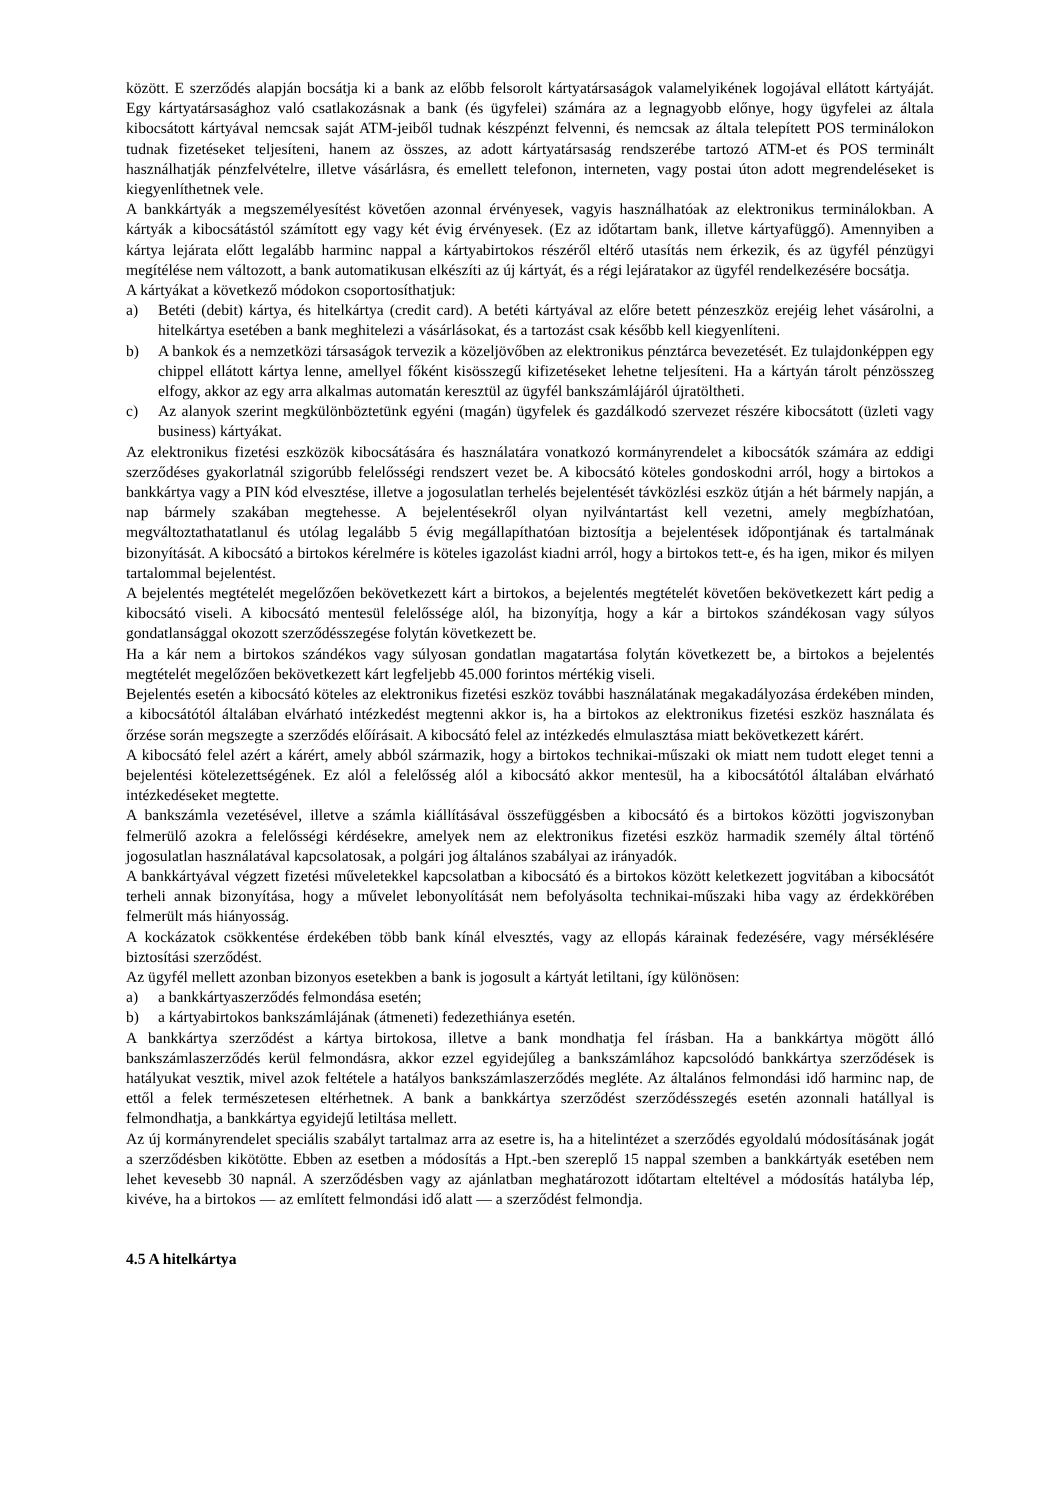között. E szerződés alapján bocsátja ki a bank az előbb felsorolt kártyatársaságok valamelyikének logojával ellátott kártyáját. Egy kártyatársasághoz való csatlakozásnak a bank (és ügyfelei) számára az a legnagyobb előnye, hogy ügyfelei az általa kibocsátott kártyával nemcsak saját ATM-jeiből tudnak készpénzt felvenni, és nemcsak az általa telepített POS terminálokon tudnak fizetéseket teljesíteni, hanem az összes, az adott kártyatársaság rendszerébe tartozó ATM-et és POS terminált használhatják pénzfelvételre, illetve vásárlásra, és emellett telefonon, interneten, vagy postai úton adott megrendeléseket is kiegyenlíthetnek vele.
A bankkártyák a megszemélyesítést követően azonnal érvényesek, vagyis használhatóak az elektronikus terminálokban. A kártyák a kibocsátástól számított egy vagy két évig érvényesek. (Ez az időtartam bank, illetve kártyafüggő). Amennyiben a kártya lejárata előtt legalább harminc nappal a kártyabirtokos részéről eltérő utasítás nem érkezik, és az ügyfél pénzügyi megítélése nem változott, a bank automatikusan elkészíti az új kártyát, és a régi lejáratakor az ügyfél rendelkezésére bocsátja.
A kártyákat a következő módokon csoportosíthatjuk:
a) Betéti (debit) kártya, és hitelkártya (credit card). A betéti kártyával az előre betett pénzeszköz erejéig lehet vásárolni, a hitelkártya esetében a bank meghitelezi a vásárlásokat, és a tartozást csak később kell kiegyenlíteni.
b) A bankok és a nemzetközi társaságok tervezik a közeljövőben az elektronikus pénztárca bevezetését. Ez tulajdonképpen egy chippel ellátott kártya lenne, amellyel főként kisösszegű kifizetéseket lehetne teljesíteni. Ha a kártyán tárolt pénzösszeg elfogy, akkor az egy arra alkalmas automatán keresztül az ügyfél bankszámlájáról újratöltheti.
c) Az alanyok szerint megkülönböztetünk egyéni (magán) ügyfelek és gazdálkodó szervezet részére kibocsátott (üzleti vagy business) kártyákat.
Az elektronikus fizetési eszközök kibocsátására és használatára vonatkozó kormányrendelet a kibocsátók számára az eddigi szerződéses gyakorlatnál szigorúbb felelősségi rendszert vezet be. A kibocsátó köteles gondoskodni arról, hogy a birtokos a bankkártya vagy a PIN kód elvesztése, illetve a jogosulatlan terhelés bejelentését távközlési eszköz útján a hét bármely napján, a nap bármely szakában megtehesse. A bejelentésekről olyan nyilvántartást kell vezetni, amely megbízhatóan, megváltoztathatatlanul és utólag legalább 5 évig megállapíthatóan biztosítja a bejelentések időpontjának és tartalmának bizonyítását. A kibocsátó a birtokos kérelmére is köteles igazolást kiadni arról, hogy a birtokos tett-e, és ha igen, mikor és milyen tartalommal bejelentést.
A bejelentés megtételét megelőzően bekövetkezett kárt a birtokos, a bejelentés megtételét követően bekövetkezett kárt pedig a kibocsátó viseli. A kibocsátó mentesül felelőssége alól, ha bizonyítja, hogy a kár a birtokos szándékosan vagy súlyos gondatlansággal okozott szerződésszegése folytán következett be.
Ha a kár nem a birtokos szándékos vagy súlyosan gondatlan magatartása folytán következett be, a birtokos a bejelentés megtételét megelőzően bekövetkezett kárt legfeljebb 45.000 forintos mértékig viseli.
Bejelentés esetén a kibocsátó köteles az elektronikus fizetési eszköz további használatának megakadályozása érdekében minden, a kibocsátótól általában elvárható intézkedést megtenni akkor is, ha a birtokos az elektronikus fizetési eszköz használata és őrzése során megszegte a szerződés előírásait. A kibocsátó felel az intézkedés elmulasztása miatt bekövetkezett kárért.
A kibocsátó felel azért a kárért, amely abból származik, hogy a birtokos technikai-műszaki ok miatt nem tudott eleget tenni a bejelentési kötelezettségének. Ez alól a felelősség alól a kibocsátó akkor mentesül, ha a kibocsátótól általában elvárható intézkedéseket megtette.
A bankszámla vezetésével, illetve a számla kiállításával összefüggésben a kibocsátó és a birtokos közötti jogviszonyban felmerülő azokra a felelősségi kérdésekre, amelyek nem az elektronikus fizetési eszköz harmadik személy által történő jogosulatlan használatával kapcsolatosak, a polgári jog általános szabályai az irányadók.
A bankkártyával végzett fizetési műveletekkel kapcsolatban a kibocsátó és a birtokos között keletkezett jogvitában a kibocsátót terheli annak bizonyítása, hogy a művelet lebonyolítását nem befolyásolta technikai-műszaki hiba vagy az érdekkörében felmerült más hiányosság.
A kockázatok csökkentése érdekében több bank kínál elvesztés, vagy az ellopás kárainak fedezésére, vagy mérséklésére biztosítási szerződést.
Az ügyfél mellett azonban bizonyos esetekben a bank is jogosult a kártyát letiltani, így különösen:
a) a bankkártyaszerződés felmondása esetén;
b) a kártyabirtokos bankszámlájának (átmeneti) fedezethiánya esetén.
A bankkártya szerződést a kártya birtokosa, illetve a bank mondhatja fel írásban. Ha a bankkártya mögött álló bankszámlaszerződés kerül felmondásra, akkor ezzel egyidejűleg a bankszámlához kapcsolódó bankkártya szerződések is hatályukat vesztik, mivel azok feltétele a hatályos bankszámlaszerződés megléte. Az általános felmondási idő harminc nap, de ettől a felek természetesen eltérhetnek. A bank a bankkártya szerződést szerződésszegés esetén azonnali hatállyal is felmondhatja, a bankkártya egyidejű letiltása mellett.
Az új kormányrendelet speciális szabályt tartalmaz arra az esetre is, ha a hitelintézet a szerződés egyoldalú módosításának jogát a szerződésben kikötötte. Ebben az esetben a módosítás a Hpt.-ben szereplő 15 nappal szemben a bankkártyák esetében nem lehet kevesebb 30 napnál. A szerződésben vagy az ajánlatban meghatározott időtartam elteltével a módosítás hatályba lép, kivéve, ha a birtokos — az említett felmondási idő alatt — a szerződést felmondja.
4.5 A hitelkártya